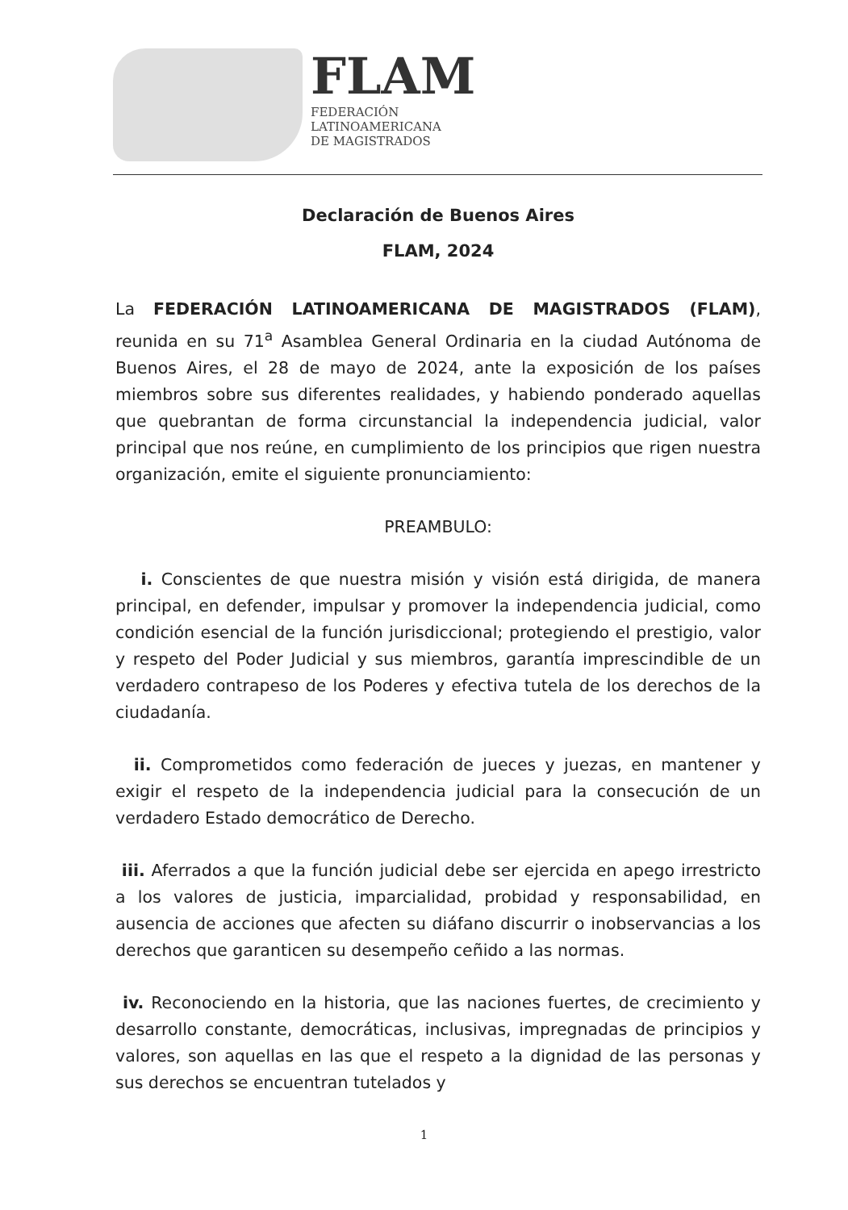FLAM
FEDERACIÓN
LATINOAMERICANA
DE MAGISTRADOS
Declaración de Buenos Aires
FLAM, 2024
La FEDERACIÓN LATINOAMERICANA DE MAGISTRADOS (FLAM), reunida en su 71<sup>a</sup> Asamblea General Ordinaria en la ciudad Autónoma de Buenos Aires, el 28 de mayo de 2024, ante la exposición de los países miembros sobre sus diferentes realidades, y habiendo ponderado aquellas que quebrantan de forma circunstancial la independencia judicial, valor principal que nos reúne, en cumplimiento de los principios que rigen nuestra organización, emite el siguiente pronunciamiento:
PREAMBULO:
i. Conscientes de que nuestra misión y visión está dirigida, de manera principal, en defender, impulsar y promover la independencia judicial, como condición esencial de la función jurisdiccional; protegiendo el prestigio, valor y respeto del Poder Judicial y sus miembros, garantía imprescindible de un verdadero contrapeso de los Poderes y efectiva tutela de los derechos de la ciudadanía.
ii. Comprometidos como federación de jueces y juezas, en mantener y exigir el respeto de la independencia judicial para la consecución de un verdadero Estado democrático de Derecho.
iii. Aferrados a que la función judicial debe ser ejercida en apego irrestricto a los valores de justicia, imparcialidad, probidad y responsabilidad, en ausencia de acciones que afecten su diáfano discurrir o inobservancias a los derechos que garanticen su desempeño ceñido a las normas.
iv. Reconociendo en la historia, que las naciones fuertes, de crecimiento y desarrollo constante, democráticas, inclusivas, impregnadas de principios y valores, son aquellas en las que el respeto a la dignidad de las personas y sus derechos se encuentran tutelados y
1